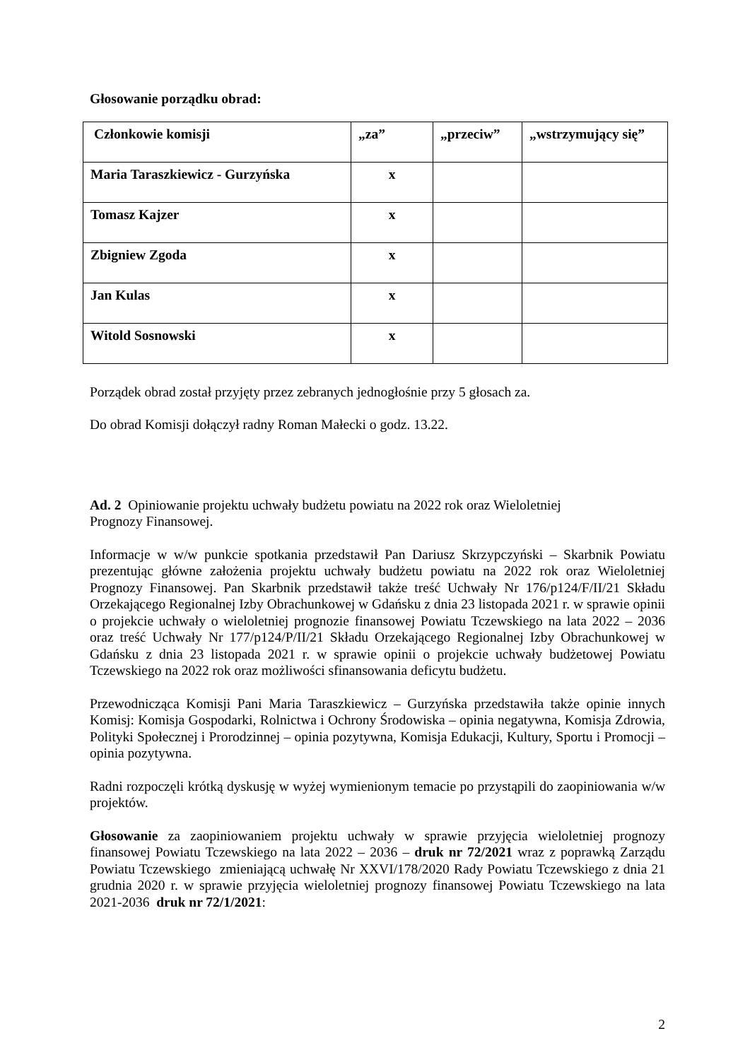Głosowanie porządku obrad:
| Członkowie komisji | „za” | „przeciw” | „wstrzymujący się” |
| --- | --- | --- | --- |
| Maria Taraszkiewicz - Gurzyńska | x | | |
| Tomasz Kajzer | x | | |
| Zbigniew Zgoda | x | | |
| Jan Kulas | x | | |
| Witold Sosnowski | x | | |
Porządek obrad został przyjęty przez zebranych jednogłośnie przy 5 głosach za.
Do obrad Komisji dołączył radny Roman Małecki o godz. 13.22.
Ad. 2 Opiniowanie projektu uchwały budżetu powiatu na 2022 rok oraz Wieloletniej
Prognozy Finansowej.
Informacje w w/w punkcie spotkania przedstawił Pan Dariusz Skrzypczyński – Skarbnik Powiatu prezentując główne założenia projektu uchwały budżetu powiatu na 2022 rok oraz Wieloletniej Prognozy Finansowej. Pan Skarbnik przedstawił także treść Uchwały Nr 176/p124/F/II/21 Składu Orzekającego Regionalnej Izby Obrachunkowej w Gdańsku z dnia 23 listopada 2021 r. w sprawie opinii o projekcie uchwały o wieloletniej prognozie finansowej Powiatu Tczewskiego na lata 2022 – 2036 oraz treść Uchwały Nr 177/p124/P/II/21 Składu Orzekającego Regionalnej Izby Obrachunkowej w Gdańsku z dnia 23 listopada 2021 r. w sprawie opinii o projekcie uchwały budżetowej Powiatu Tczewskiego na 2022 rok oraz możliwości sfinansowania deficytu budżetu.
Przewodnicząca Komisji Pani Maria Taraszkiewicz – Gurzyńska przedstawiła także opinie innych Komisj: Komisja Gospodarki, Rolnictwa i Ochrony Środowiska – opinia negatywna, Komisja Zdrowia, Polityki Społecznej i Prorodzinnej – opinia pozytywna, Komisja Edukacji, Kultury, Sportu i Promocji – opinia pozytywna.
Radni rozpoczęli krótką dyskusję w wyżej wymienionym temacie po przystąpili do zaopiniowania w/w projektów.
Głosowanie za zaopiniowaniem projektu uchwały w sprawie przyjęcia wieloletniej prognozy finansowej Powiatu Tczewskiego na lata 2022 – 2036 – druk nr 72/2021 wraz z poprawką Zarządu Powiatu Tczewskiego zmieniającą uchwałę Nr XXVI/178/2020 Rady Powiatu Tczewskiego z dnia 21 grudnia 2020 r. w sprawie przyjęcia wieloletniej prognozy finansowej Powiatu Tczewskiego na lata 2021-2036 druk nr 72/1/2021:
2